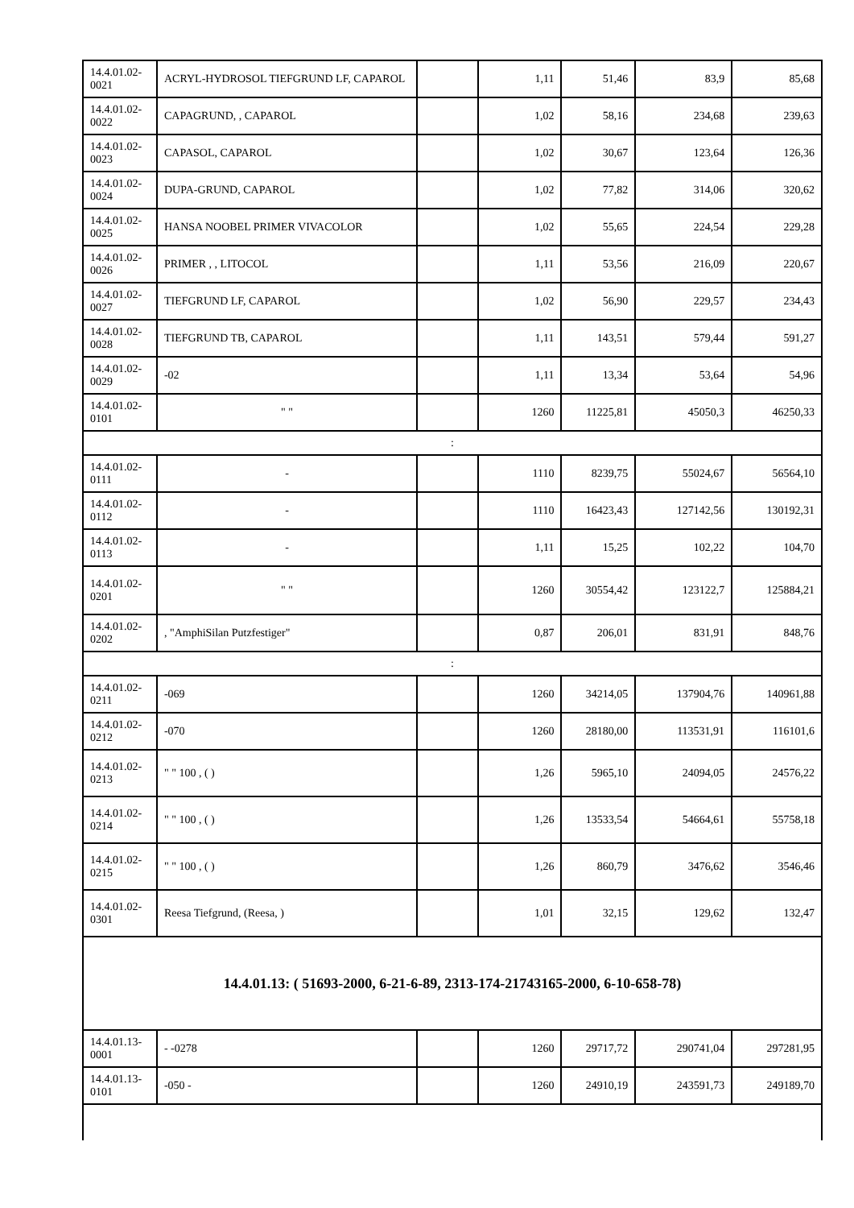| 14.4.01.02-0021 | ACRYL-HYDROSOL TIEFGRUND LF, CAPAROL | | 1,11 | 51,46 | 83,9 | 85,68 |
| 14.4.01.02-0022 | CAPAGRUND, , CAPAROL | | 1,02 | 58,16 | 234,68 | 239,63 |
| 14.4.01.02-0023 | CAPASOL, CAPAROL | | 1,02 | 30,67 | 123,64 | 126,36 |
| 14.4.01.02-0024 | DUPA-GRUND, CAPAROL | | 1,02 | 77,82 | 314,06 | 320,62 |
| 14.4.01.02-0025 | HANSA NOOBEL PRIMER VIVACOLOR | | 1,02 | 55,65 | 224,54 | 229,28 |
| 14.4.01.02-0026 | PRIMER , , LITOCOL | | 1,11 | 53,56 | 216,09 | 220,67 |
| 14.4.01.02-0027 | TIEFGRUND LF, CAPAROL | | 1,02 | 56,90 | 229,57 | 234,43 |
| 14.4.01.02-0028 | TIEFGRUND TB, CAPAROL | | 1,11 | 143,51 | 579,44 | 591,27 |
| 14.4.01.02-0029 | -02 | | 1,11 | 13,34 | 53,64 | 54,96 |
| 14.4.01.02-0101 | " " | | 1260 | 11225,81 | 45050,3 | 46250,33 |
| : | | | | | | |
| 14.4.01.02-0111 | - | | 1110 | 8239,75 | 55024,67 | 56564,10 |
| 14.4.01.02-0112 | - | | 1110 | 16423,43 | 127142,56 | 130192,31 |
| 14.4.01.02-0113 | - | | 1,11 | 15,25 | 102,22 | 104,70 |
| 14.4.01.02-0201 | " " | | 1260 | 30554,42 | 123122,7 | 125884,21 |
| 14.4.01.02-0202 | , "AmphiSilan Putzfestiger" | | 0,87 | 206,01 | 831,91 | 848,76 |
| : | | | | | | |
| 14.4.01.02-0211 | -069 | | 1260 | 34214,05 | 137904,76 | 140961,88 |
| 14.4.01.02-0212 | -070 | | 1260 | 28180,00 | 113531,91 | 116101,6 |
| 14.4.01.02-0213 | " " 100 , ( ) | | 1,26 | 5965,10 | 24094,05 | 24576,22 |
| 14.4.01.02-0214 | " " 100 , ( ) | | 1,26 | 13533,54 | 54664,61 | 55758,18 |
| 14.4.01.02-0215 | " " 100 , ( ) | | 1,26 | 860,79 | 3476,62 | 3546,46 |
| 14.4.01.02-0301 | Reesa Tiefgrund, (Reesa, ) | | 1,01 | 32,15 | 129,62 | 132,47 |
| 14.4.01.13: ( 51693-2000, 6-21-6-89, 2313-174-21743165-2000, 6-10-658-78) | | | | | | |
| 14.4.01.13-0001 | - -0278 | | 1260 | 29717,72 | 290741,04 | 297281,95 |
| 14.4.01.13-0101 | -050 - | | 1260 | 24910,19 | 243591,73 | 249189,70 |